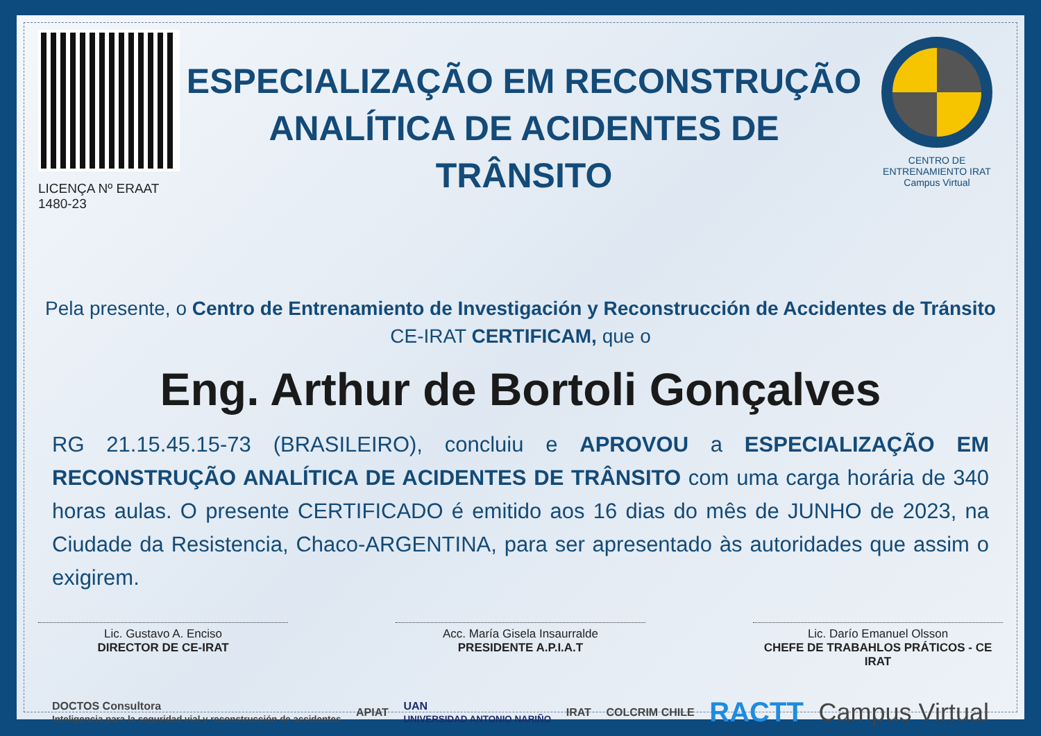LICENÇA Nº ERAAT 1480-23
ESPECIALIZAÇÃO EM RECONSTRUÇÃO ANALÍTICA DE ACIDENTES DE TRÂNSITO
CENTRO DE ENTRENAMIENTO IRAT
Campus Virtual
Pela presente, o Centro de Entrenamiento de Investigación y Reconstrucción de Accidentes de Tránsito
CE-IRAT CERTIFICAM, que o
Eng. Arthur de Bortoli Gonçalves
RG 21.15.45.15-73 (BRASILEIRO), concluiu e APROVOU a ESPECIALIZAÇÃO EM RECONSTRUÇÃO ANALÍTICA DE ACIDENTES DE TRÂNSITO com uma carga horária de 340 horas aulas. O presente CERTIFICADO é emitido aos 16 dias do mês de JUNHO de 2023, na Ciudade da Resistencia, Chaco-ARGENTINA, para ser apresentado às autoridades que assim o exigirem.
Lic. Gustavo A. Enciso
DIRECTOR DE CE-IRAT
Acc. María Gisela Insaurralde
PRESIDENTE A.P.I.A.T
Lic. Darío Emanuel Olsson
CHEFE DE TRABAHLOS PRÁTICOS - CE IRAT
DOCTOS Consultora
Inteligencia para la seguridad vial y reconstrucción de accidentes APIAT UAN
UNIVERSIDAD ANTONIO NARIÑO IRAT COLCRIM CHILE RACTT Campus Virtual